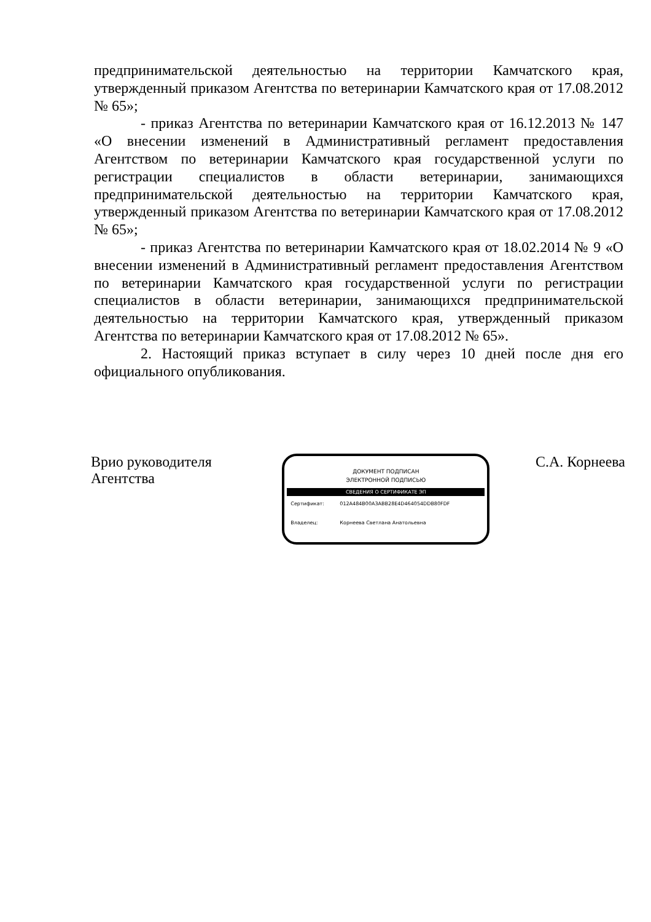предпринимательской деятельностью на территории Камчатского края, утвержденный приказом Агентства по ветеринарии Камчатского края от 17.08.2012 № 65»;
- приказ Агентства по ветеринарии Камчатского края от 16.12.2013 № 147 «О внесении изменений в Административный регламент предоставления Агентством по ветеринарии Камчатского края государственной услуги по регистрации специалистов в области ветеринарии, занимающихся предпринимательской деятельностью на территории Камчатского края, утвержденный приказом Агентства по ветеринарии Камчатского края от 17.08.2012 № 65»;
- приказ Агентства по ветеринарии Камчатского края от 18.02.2014 № 9 «О внесении изменений в Административный регламент предоставления Агентством по ветеринарии Камчатского края государственной услуги по регистрации специалистов в области ветеринарии, занимающихся предпринимательской деятельностью на территории Камчатского края, утвержденный приказом Агентства по ветеринарии Камчатского края от 17.08.2012 № 65».
2. Настоящий приказ вступает в силу через 10 дней после дня его официального опубликования.
Врио руководителя
Агентства
ДОКУМЕНТ ПОДПИСАН
ЭЛЕКТРОННОЙ ПОДПИСЬЮ
СВЕДЕНИЯ О СЕРТИФИКАТЕ ЭП
Сертификат: 012A484B00A3ABB28E4D464054DDB80FDF
Владелец: Корнеева Светлана Анатольевна
С.А. Корнеева